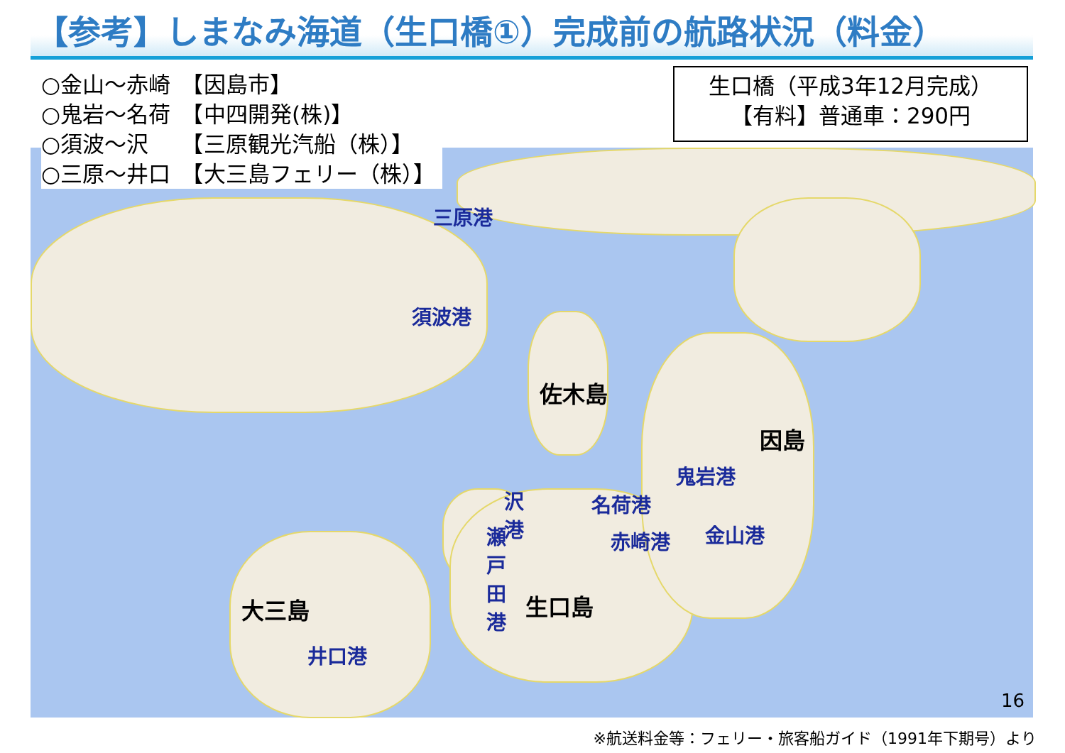【参考】しまなみ海道（生口橋①）完成前の航路状況（料金）
○金山～赤崎　【因島市】
○鬼岩～名荷　【中四開発(株)】
○須波～沢　　【三原観光汽船（株）】
○三原～井口　【大三島フェリー（株）】
生口橋（平成3年12月完成）
【有料】普通車：290円
三原港
須波港
佐木島
因島
鬼岩港
名荷港
沢港
赤崎港 金山港
瀬戸田港
生口島
大三島
井口港
16
※航送料金等：フェリー・旅客船ガイド（1991年下期号）より